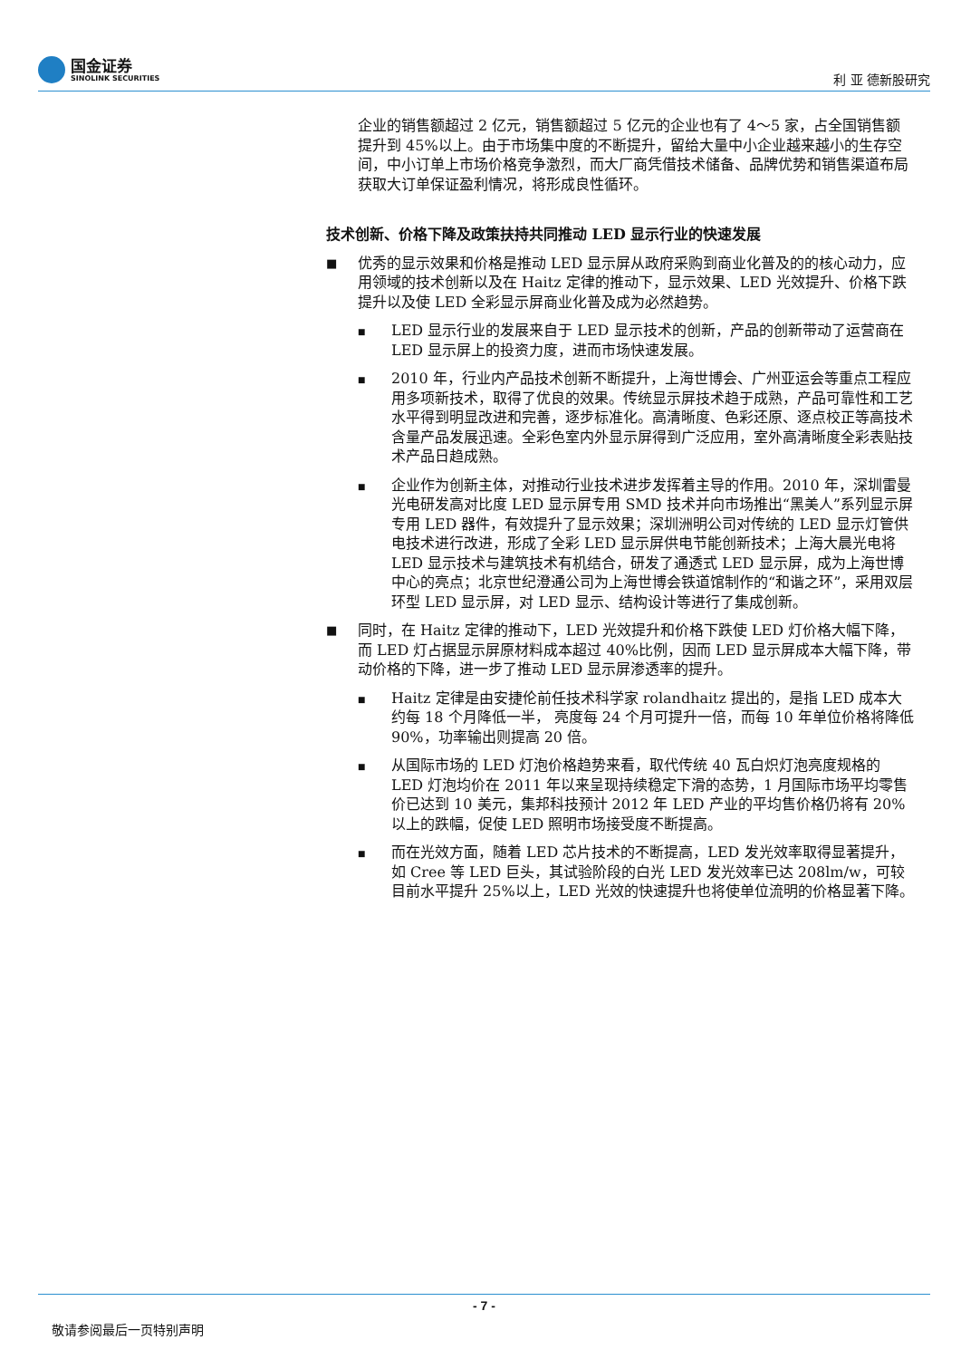国金证券
SINOLINK SECURITIES
利 亚 德新股研究
企业的销售额超过 2 亿元，销售额超过 5 亿元的企业也有了 4～5 家，占全国销售额提升到 45%以上。由于市场集中度的不断提升，留给大量中小企业越来越小的生存空间，中小订单上市场价格竞争激烈，而大厂商凭借技术储备、品牌优势和销售渠道布局获取大订单保证盈利情况，将形成良性循环。
技术创新、价格下降及政策扶持共同推动 LED 显示行业的快速发展
■
优秀的显示效果和价格是推动 LED 显示屏从政府采购到商业化普及的的核心动力，应用领域的技术创新以及在 Haitz 定律的推动下，显示效果、LED 光效提升、价格下跌提升以及使 LED 全彩显示屏商业化普及成为必然趋势。
■
LED 显示行业的发展来自于 LED 显示技术的创新，产品的创新带动了运营商在 LED 显示屏上的投资力度，进而市场快速发展。
■
2010 年，行业内产品技术创新不断提升，上海世博会、广州亚运会等重点工程应用多项新技术，取得了优良的效果。传统显示屏技术趋于成熟，产品可靠性和工艺水平得到明显改进和完善，逐步标准化。高清晰度、色彩还原、逐点校正等高技术含量产品发展迅速。全彩色室内外显示屏得到广泛应用，室外高清晰度全彩表贴技术产品日趋成熟。
■
企业作为创新主体，对推动行业技术进步发挥着主导的作用。2010 年，深圳雷曼光电研发高对比度 LED 显示屏专用 SMD 技术并向市场推出“黑美人”系列显示屏专用 LED 器件，有效提升了显示效果；深圳洲明公司对传统的 LED 显示灯管供电技术进行改进，形成了全彩 LED 显示屏供电节能创新技术；上海大晨光电将 LED 显示技术与建筑技术有机结合，研发了通透式 LED 显示屏，成为上海世博中心的亮点；北京世纪澄通公司为上海世博会铁道馆制作的“和谐之环”，采用双层环型 LED 显示屏，对 LED 显示、结构设计等进行了集成创新。
■
同时，在 Haitz 定律的推动下，LED 光效提升和价格下跌使 LED 灯价格大幅下降，而 LED 灯占据显示屏原材料成本超过 40%比例，因而 LED 显示屏成本大幅下降，带动价格的下降，进一步了推动 LED 显示屏渗透率的提升。
■
Haitz 定律是由安捷伦前任技术科学家 rolandhaitz 提出的，是指 LED 成本大约每 18 个月降低一半， 亮度每 24 个月可提升一倍，而每 10 年单位价格将降低 90%，功率输出则提高 20 倍。
■
从国际市场的 LED 灯泡价格趋势来看，取代传统 40 瓦白炽灯泡亮度规格的 LED 灯泡均价在 2011 年以来呈现持续稳定下滑的态势，1 月国际市场平均零售价已达到 10 美元，集邦科技预计 2012 年 LED 产业的平均售价格仍将有 20%以上的跌幅，促使 LED 照明市场接受度不断提高。
■
而在光效方面，随着 LED 芯片技术的不断提高，LED 发光效率取得显著提升，如 Cree 等 LED 巨头，其试验阶段的白光 LED 发光效率已达 208lm/w，可较目前水平提升 25%以上，LED 光效的快速提升也将使单位流明的价格显著下降。
- 7 -
敬请参阅最后一页特别声明